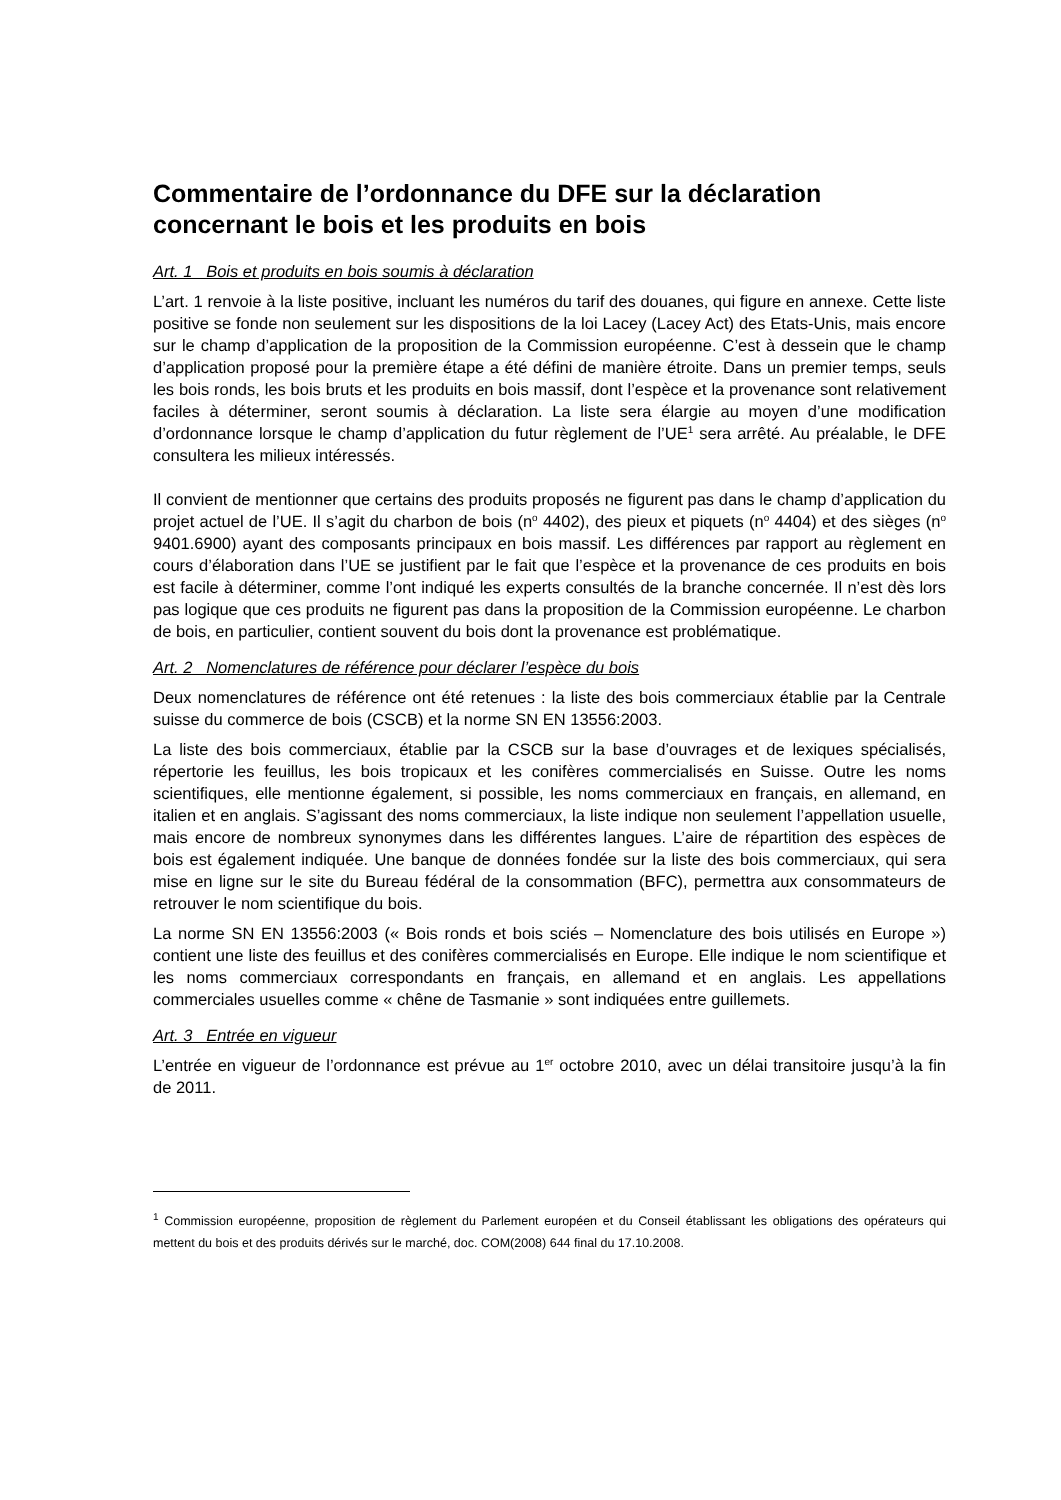Commentaire de l’ordonnance du DFE sur la déclaration concernant le bois et les produits en bois
Art. 1 Bois et produits en bois soumis à déclaration
L’art. 1 renvoie à la liste positive, incluant les numéros du tarif des douanes, qui figure en annexe. Cette liste positive se fonde non seulement sur les dispositions de la loi Lacey (Lacey Act) des Etats-Unis, mais encore sur le champ d’application de la proposition de la Commission européenne. C’est à dessein que le champ d’application proposé pour la première étape a été défini de manière étroite. Dans un premier temps, seuls les bois ronds, les bois bruts et les produits en bois massif, dont l’espèce et la provenance sont relativement faciles à déterminer, seront soumis à déclaration. La liste sera élargie au moyen d’une modification d’ordonnance lorsque le champ d’application du futur règlement de l’UE<sup>1</sup> sera arrêté. Au préalable, le DFE consultera les milieux intéressés.
Il convient de mentionner que certains des produits proposés ne figurent pas dans le champ d’application du projet actuel de l’UE. Il s’agit du charbon de bois (n<sup>o</sup> 4402), des pieux et piquets (n<sup>o</sup> 4404) et des sièges (n<sup>o</sup> 9401.6900) ayant des composants principaux en bois massif. Les différences par rapport au règlement en cours d’élaboration dans l’UE se justifient par le fait que l’espèce et la provenance de ces produits en bois est facile à déterminer, comme l’ont indiqué les experts consultés de la branche concernée. Il n’est dès lors pas logique que ces produits ne figurent pas dans la proposition de la Commission européenne. Le charbon de bois, en particulier, contient souvent du bois dont la provenance est problématique.
Art. 2 Nomenclatures de référence pour déclarer l’espèce du bois
Deux nomenclatures de référence ont été retenues : la liste des bois commerciaux établie par la Centrale suisse du commerce de bois (CSCB) et la norme SN EN 13556:2003.
La liste des bois commerciaux, établie par la CSCB sur la base d’ouvrages et de lexiques spécialisés, répertorie les feuillus, les bois tropicaux et les conifères commercialisés en Suisse. Outre les noms scientifiques, elle mentionne également, si possible, les noms commerciaux en français, en allemand, en italien et en anglais. S’agissant des noms commerciaux, la liste indique non seulement l’appellation usuelle, mais encore de nombreux synonymes dans les différentes langues. L’aire de répartition des espèces de bois est également indiquée. Une banque de données fondée sur la liste des bois commerciaux, qui sera mise en ligne sur le site du Bureau fédéral de la consommation (BFC), permettra aux consommateurs de retrouver le nom scientifique du bois.
La norme SN EN 13556:2003 (« Bois ronds et bois sciés – Nomenclature des bois utilisés en Europe ») contient une liste des feuillus et des conifères commercialisés en Europe. Elle indique le nom scientifique et les noms commerciaux correspondants en français, en allemand et en anglais. Les appellations commerciales usuelles comme « chêne de Tasmanie » sont indiquées entre guillemets.
Art. 3 Entrée en vigueur
L’entrée en vigueur de l’ordonnance est prévue au 1<sup>er</sup> octobre 2010, avec un délai transitoire jusqu’à la fin de 2011.
<sup>1</sup> Commission européenne, proposition de règlement du Parlement européen et du Conseil établissant les obligations des opérateurs qui mettent du bois et des produits dérivés sur le marché, doc. COM(2008) 644 final du 17.10.2008.